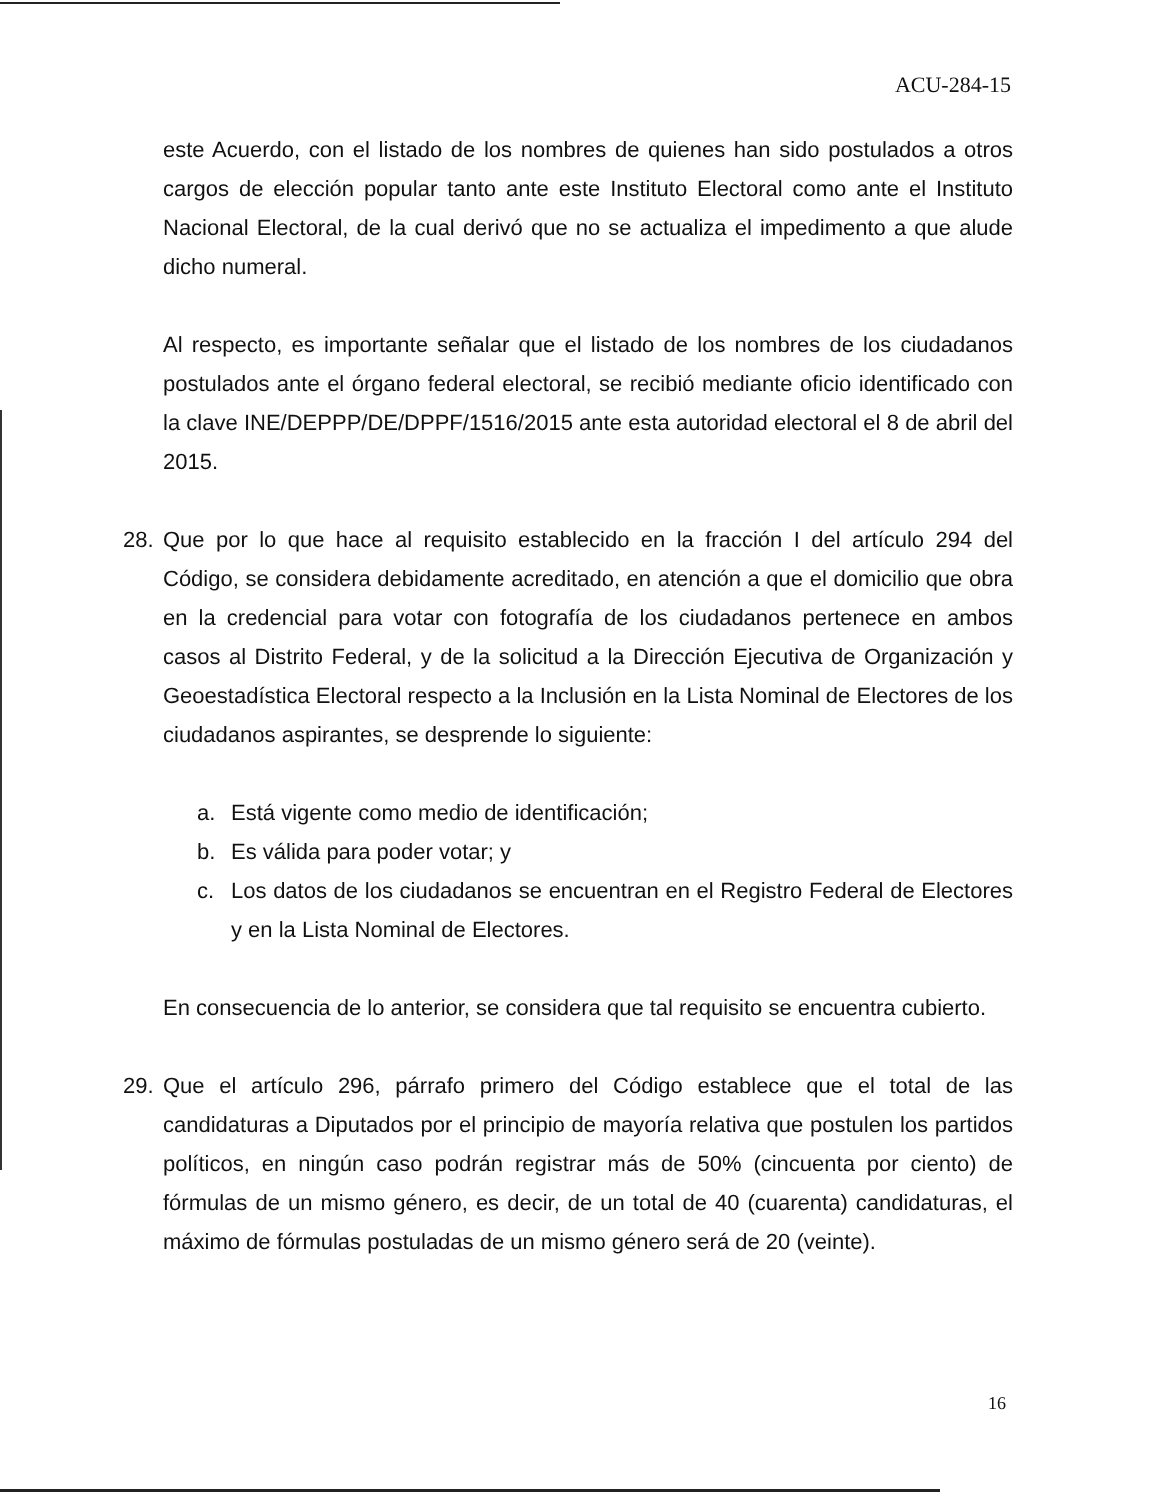ACU-284-15
este Acuerdo, con el listado de los nombres de quienes han sido postulados a otros cargos de elección popular tanto ante este Instituto Electoral como ante el Instituto Nacional Electoral, de la cual derivó que no se actualiza el impedimento a que alude dicho numeral.
Al respecto, es importante señalar que el listado de los nombres de los ciudadanos postulados ante el órgano federal electoral, se recibió mediante oficio identificado con la clave INE/DEPPP/DE/DPPF/1516/2015 ante esta autoridad electoral el 8 de abril del 2015.
28. Que por lo que hace al requisito establecido en la fracción I del artículo 294 del Código, se considera debidamente acreditado, en atención a que el domicilio que obra en la credencial para votar con fotografía de los ciudadanos pertenece en ambos casos al Distrito Federal, y de la solicitud a la Dirección Ejecutiva de Organización y Geoestadística Electoral respecto a la Inclusión en la Lista Nominal de Electores de los ciudadanos aspirantes, se desprende lo siguiente:
a. Está vigente como medio de identificación;
b. Es válida para poder votar; y
c. Los datos de los ciudadanos se encuentran en el Registro Federal de Electores y en la Lista Nominal de Electores.
En consecuencia de lo anterior, se considera que tal requisito se encuentra cubierto.
29. Que el artículo 296, párrafo primero del Código establece que el total de las candidaturas a Diputados por el principio de mayoría relativa que postulen los partidos políticos, en ningún caso podrán registrar más de 50% (cincuenta por ciento) de fórmulas de un mismo género, es decir, de un total de 40 (cuarenta) candidaturas, el máximo de fórmulas postuladas de un mismo género será de 20 (veinte).
16